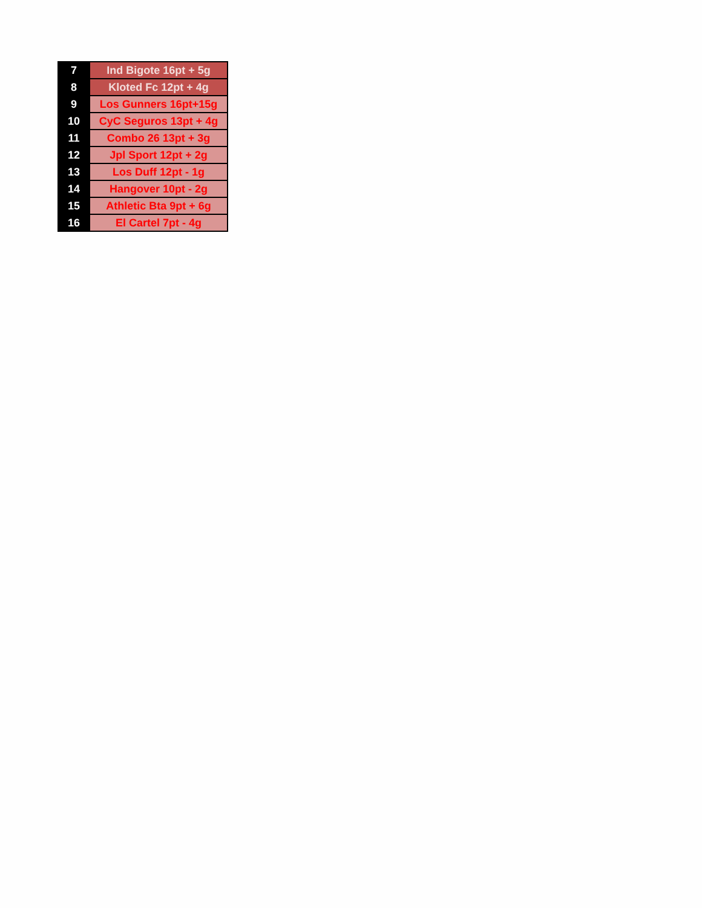| 7 | Ind Bigote 16pt + 5g |
| 8 | Kloted Fc 12pt + 4g |
| 9 | Los Gunners 16pt+15g |
| 10 | CyC Seguros 13pt + 4g |
| 11 | Combo 26 13pt + 3g |
| 12 | Jpl Sport 12pt + 2g |
| 13 | Los Duff 12pt - 1g |
| 14 | Hangover 10pt - 2g |
| 15 | Athletic Bta 9pt + 6g |
| 16 | El Cartel 7pt - 4g |